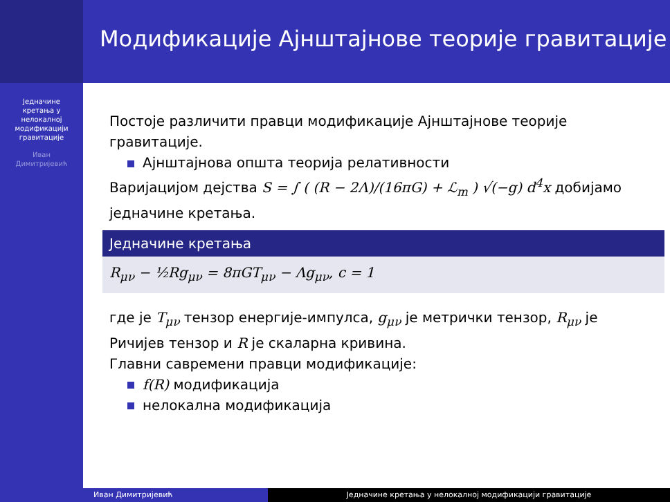Једначине
кретања у
нелокалној
модификацији
гравитације
Иван
Димитријевић
Модификације Ајнштајнове теорије гравитације
Постоје различити правци модификације Ајнштајнове теорије гравитације.
Ајнштајнова општа теорија релативности
Варијацијом дејства S = ∫ ( (R − 2Λ)/(16πG) + ℒ<sub>m</sub> ) √(−g) d<sup>4</sup>x добијамо једначине кретања.
Једначине кретања
R<sub>μν</sub> − ½Rg<sub>μν</sub> = 8πGT<sub>μν</sub> − Λg<sub>μν</sub>, c = 1
где је T<sub>μν</sub> тензор енергије-импулса, g<sub>μν</sub> је метрички тензор, R<sub>μν</sub> је Ричијев тензор и R је скаларна кривина.
Главни савремени правци модификације:
f(R) модификација
нелокална модификација
Иван Димитријевић Једначине кретања у нелокалној модификацији гравитације